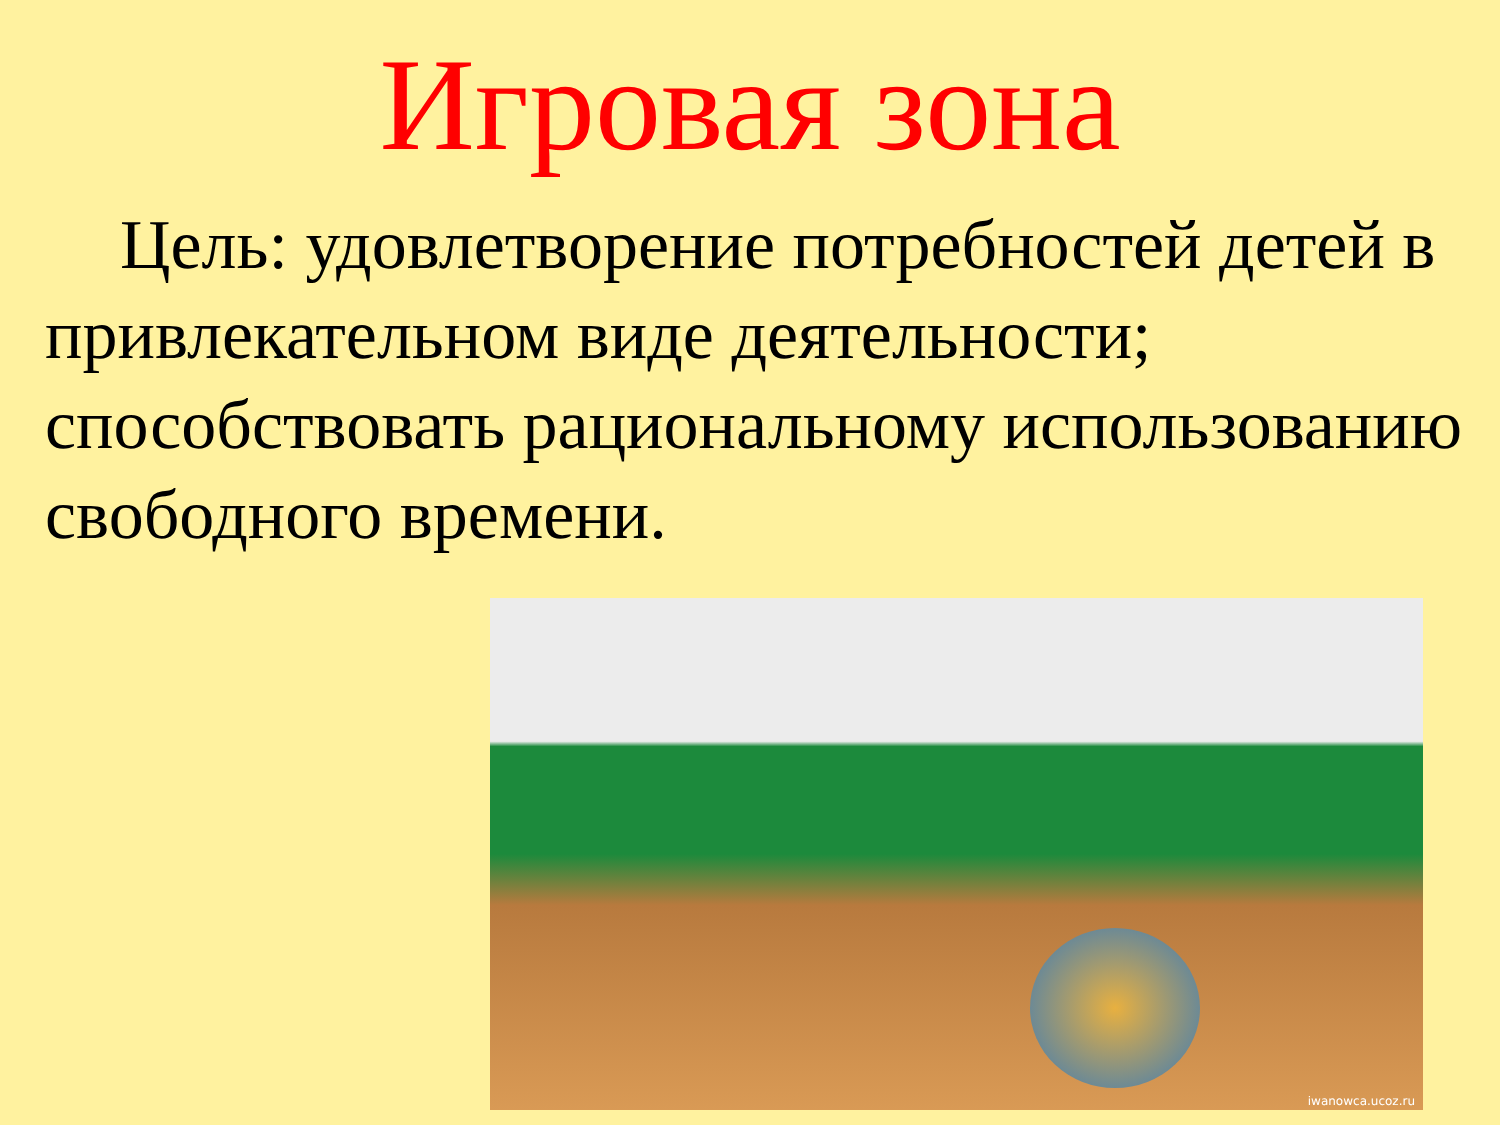Игровая зона
Цель: удовлетворение потребностей детей в привлекательном виде деятельности; способствовать рациональному использованию свободного времени.
iwanowca.ucoz.ru